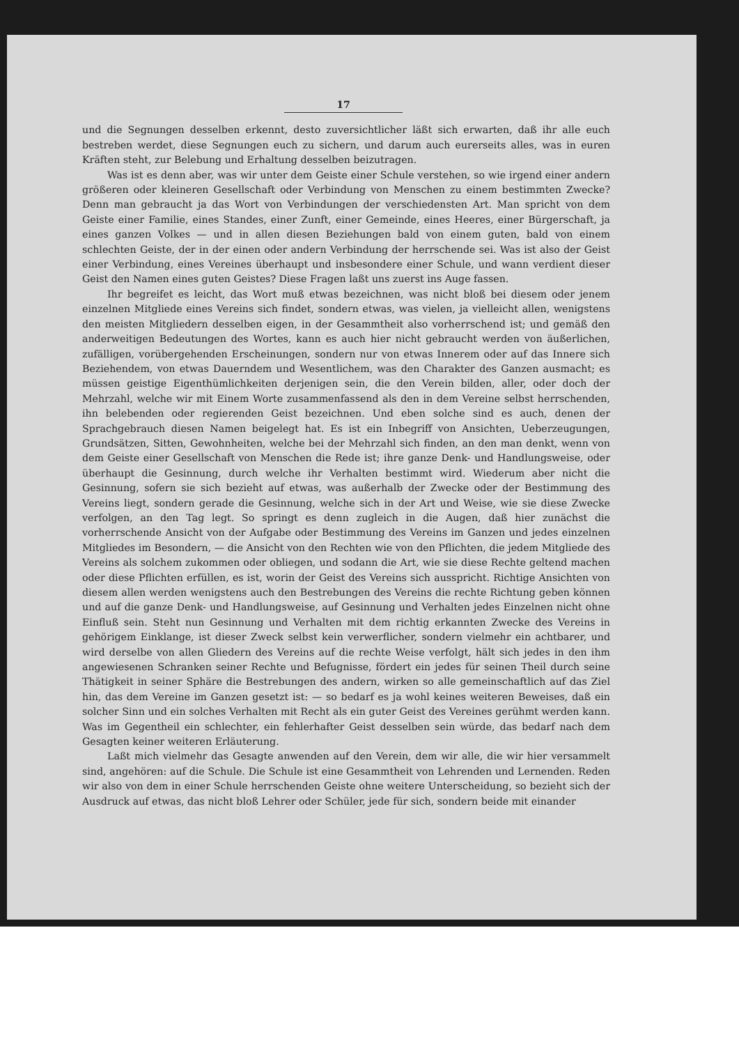17
und die Segnungen desselben erkennt, desto zuversichtlicher läßt sich erwarten, daß ihr alle euch bestreben werdet, diese Segnungen euch zu sichern, und darum auch eurerseits alles, was in euren Kräften steht, zur Belebung und Erhaltung desselben beizutragen.
Was ist es denn aber, was wir unter dem Geiste einer Schule verstehen, so wie irgend einer andern größeren oder kleineren Gesellschaft oder Verbindung von Menschen zu einem bestimmten Zwecke? Denn man gebraucht ja das Wort von Verbindungen der verschiedensten Art. Man spricht von dem Geiste einer Familie, eines Standes, einer Zunft, einer Gemeinde, eines Heeres, einer Bürgerschaft, ja eines ganzen Volkes — und in allen diesen Beziehungen bald von einem guten, bald von einem schlechten Geiste, der in der einen oder andern Verbindung der herrschende sei. Was ist also der Geist einer Verbindung, eines Vereines überhaupt und insbesondere einer Schule, und wann verdient dieser Geist den Namen eines guten Geistes? Diese Fragen laßt uns zuerst ins Auge fassen.
Ihr begreifet es leicht, das Wort muß etwas bezeichnen, was nicht bloß bei diesem oder jenem einzelnen Mitgliede eines Vereins sich findet, sondern etwas, was vielen, ja vielleicht allen, wenigstens den meisten Mitgliedern desselben eigen, in der Gesammtheit also vorherrschend ist; und gemäß den anderweitigen Bedeutungen des Wortes, kann es auch hier nicht gebraucht werden von äußerlichen, zufälligen, vorübergehenden Erscheinungen, sondern nur von etwas Innerem oder auf das Innere sich Beziehendem, von etwas Dauerndem und Wesentlichem, was den Charakter des Ganzen ausmacht; es müssen geistige Eigenthümlichkeiten derjenigen sein, die den Verein bilden, aller, oder doch der Mehrzahl, welche wir mit Einem Worte zusammenfassend als den in dem Vereine selbst herrschenden, ihn belebenden oder regierenden Geist bezeichnen. Und eben solche sind es auch, denen der Sprachgebrauch diesen Namen beigelegt hat. Es ist ein Inbegriff von Ansichten, Ueberzeugungen, Grundsätzen, Sitten, Gewohnheiten, welche bei der Mehrzahl sich finden, an den man denkt, wenn von dem Geiste einer Gesellschaft von Menschen die Rede ist; ihre ganze Denk- und Handlungsweise, oder überhaupt die Gesinnung, durch welche ihr Verhalten bestimmt wird. Wiederum aber nicht die Gesinnung, sofern sie sich bezieht auf etwas, was außerhalb der Zwecke oder der Bestimmung des Vereins liegt, sondern gerade die Gesinnung, welche sich in der Art und Weise, wie sie diese Zwecke verfolgen, an den Tag legt. So springt es denn zugleich in die Augen, daß hier zunächst die vorherrschende Ansicht von der Aufgabe oder Bestimmung des Vereins im Ganzen und jedes einzelnen Mitgliedes im Besondern, — die Ansicht von den Rechten wie von den Pflichten, die jedem Mitgliede des Vereins als solchem zukommen oder obliegen, und sodann die Art, wie sie diese Rechte geltend machen oder diese Pflichten erfüllen, es ist, worin der Geist des Vereins sich ausspricht. Richtige Ansichten von diesem allen werden wenigstens auch den Bestrebungen des Vereins die rechte Richtung geben können und auf die ganze Denk- und Handlungsweise, auf Gesinnung und Verhalten jedes Einzelnen nicht ohne Einfluß sein. Steht nun Gesinnung und Verhalten mit dem richtig erkannten Zwecke des Vereins in gehörigem Einklange, ist dieser Zweck selbst kein verwerflicher, sondern vielmehr ein achtbarer, und wird derselbe von allen Gliedern des Vereins auf die rechte Weise verfolgt, hält sich jedes in den ihm angewiesenen Schranken seiner Rechte und Befugnisse, fördert ein jedes für seinen Theil durch seine Thätigkeit in seiner Sphäre die Bestrebungen des andern, wirken so alle gemeinschaftlich auf das Ziel hin, das dem Vereine im Ganzen gesetzt ist: — so bedarf es ja wohl keines weiteren Beweises, daß ein solcher Sinn und ein solches Verhalten mit Recht als ein guter Geist des Vereines gerühmt werden kann. Was im Gegentheil ein schlechter, ein fehlerhafter Geist desselben sein würde, das bedarf nach dem Gesagten keiner weiteren Erläuterung.
Laßt mich vielmehr das Gesagte anwenden auf den Verein, dem wir alle, die wir hier versammelt sind, angehören: auf die Schule. Die Schule ist eine Gesammtheit von Lehrenden und Lernenden. Reden wir also von dem in einer Schule herrschenden Geiste ohne weitere Unterscheidung, so bezieht sich der Ausdruck auf etwas, das nicht bloß Lehrer oder Schüler, jede für sich, sondern beide mit einander